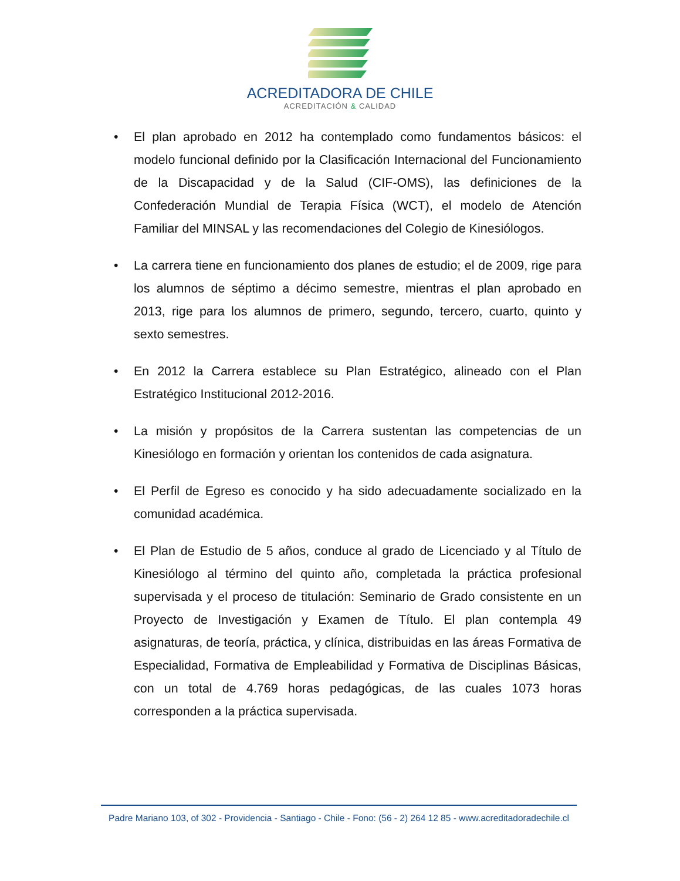ACREDITADORA DE CHILE
ACREDITACIÓN & CALIDAD
• El plan aprobado en 2012 ha contemplado como fundamentos básicos: el modelo funcional definido por la Clasificación Internacional del Funcionamiento de la Discapacidad y de la Salud (CIF-OMS), las definiciones de la Confederación Mundial de Terapia Física (WCT), el modelo de Atención Familiar del MINSAL y las recomendaciones del Colegio de Kinesiólogos.
• La carrera tiene en funcionamiento dos planes de estudio; el de 2009, rige para los alumnos de séptimo a décimo semestre, mientras el plan aprobado en 2013, rige para los alumnos de primero, segundo, tercero, cuarto, quinto y sexto semestres.
• En 2012 la Carrera establece su Plan Estratégico, alineado con el Plan Estratégico Institucional 2012-2016.
• La misión y propósitos de la Carrera sustentan las competencias de un Kinesiólogo en formación y orientan los contenidos de cada asignatura.
• El Perfil de Egreso es conocido y ha sido adecuadamente socializado en la comunidad académica.
• El Plan de Estudio de 5 años, conduce al grado de Licenciado y al Título de Kinesiólogo al término del quinto año, completada la práctica profesional supervisada y el proceso de titulación: Seminario de Grado consistente en un Proyecto de Investigación y Examen de Título. El plan contempla 49 asignaturas, de teoría, práctica, y clínica, distribuidas en las áreas Formativa de Especialidad, Formativa de Empleabilidad y Formativa de Disciplinas Básicas, con un total de 4.769 horas pedagógicas, de las cuales 1073 horas corresponden a la práctica supervisada.
Padre Mariano 103, of 302 - Providencia - Santiago - Chile - Fono: (56 - 2) 264 12 85 - www.acreditadoradechile.cl